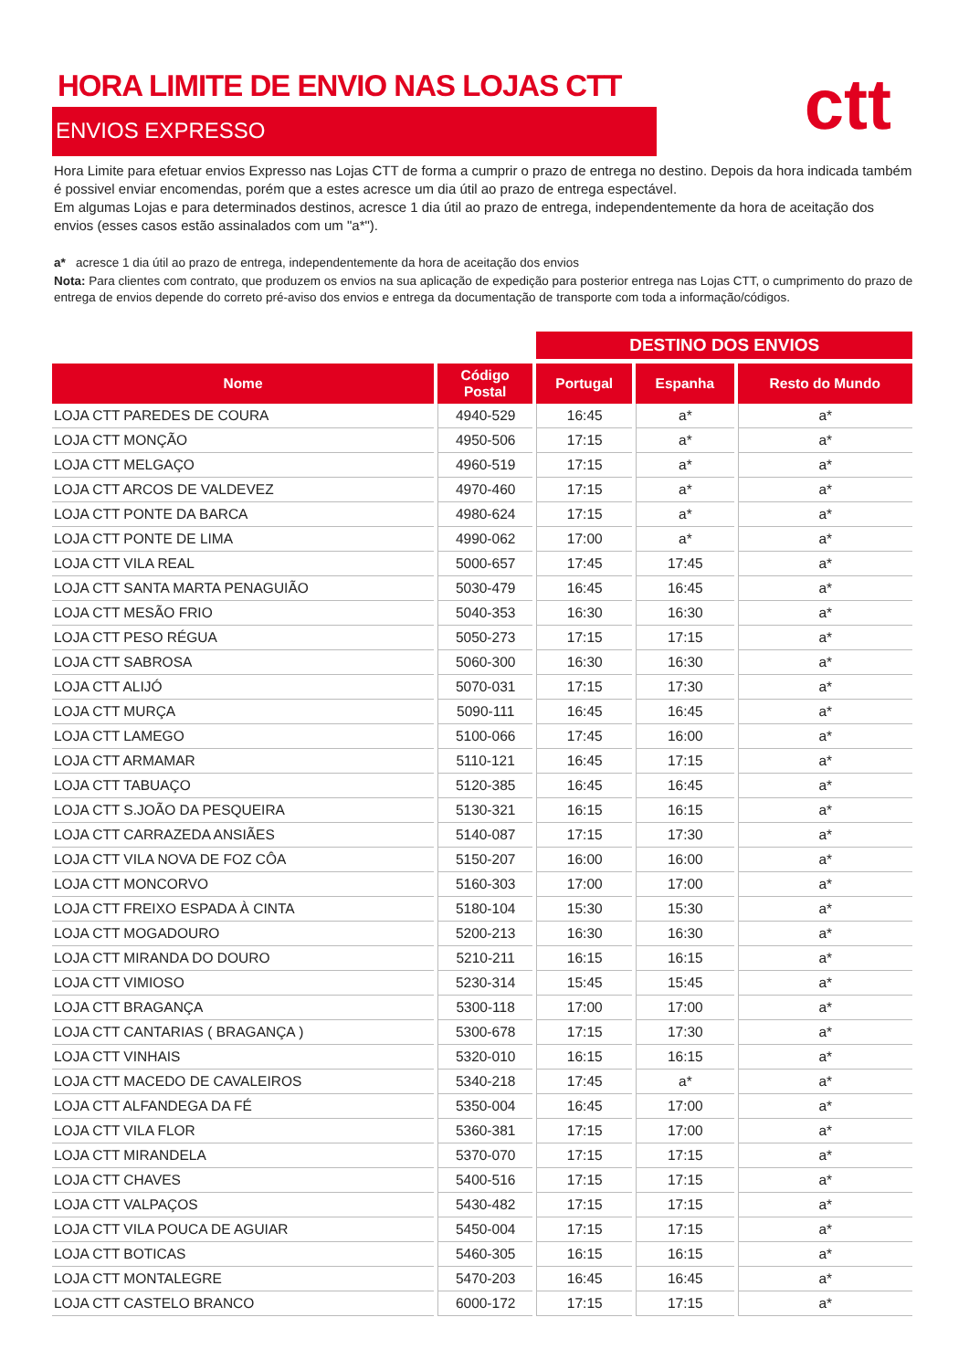HORA LIMITE DE ENVIO NAS LOJAS CTT
ENVIOS EXPRESSO
ctt
Hora Limite para efetuar envios Expresso nas Lojas CTT de forma a cumprir o prazo de entrega no destino. Depois da hora indicada também é possivel enviar encomendas, porém que a estes acresce um dia útil ao prazo de entrega espectável.
Em algumas Lojas e para determinados destinos, acresce 1 dia útil ao prazo de entrega, independentemente da hora de aceitação dos envios (esses casos estão assinalados com um "a*").
a* acresce 1 dia útil ao prazo de entrega, independentemente da hora de aceitação dos envios
Nota: Para clientes com contrato, que produzem os envios na sua aplicação de expedição para posterior entrega nas Lojas CTT, o cumprimento do prazo de entrega de envios depende do correto pré-aviso dos envios e entrega da documentação de transporte com toda a informação/códigos.
| | | DESTINO DOS ENVIOS | | |
| --- | --- | --- | --- | --- |
| Nome | Código Postal | Portugal | Espanha | Resto do Mundo |
| LOJA CTT PAREDES DE COURA | 4940-529 | 16:45 | a* | a* |
| LOJA CTT MONÇÃO | 4950-506 | 17:15 | a* | a* |
| LOJA CTT MELGAÇO | 4960-519 | 17:15 | a* | a* |
| LOJA CTT ARCOS DE VALDEVEZ | 4970-460 | 17:15 | a* | a* |
| LOJA CTT PONTE DA BARCA | 4980-624 | 17:15 | a* | a* |
| LOJA CTT PONTE DE LIMA | 4990-062 | 17:00 | a* | a* |
| LOJA CTT VILA REAL | 5000-657 | 17:45 | 17:45 | a* |
| LOJA CTT SANTA MARTA PENAGUIÃO | 5030-479 | 16:45 | 16:45 | a* |
| LOJA CTT MESÃO FRIO | 5040-353 | 16:30 | 16:30 | a* |
| LOJA CTT PESO RÉGUA | 5050-273 | 17:15 | 17:15 | a* |
| LOJA CTT SABROSA | 5060-300 | 16:30 | 16:30 | a* |
| LOJA CTT ALIJÓ | 5070-031 | 17:15 | 17:30 | a* |
| LOJA CTT MURÇA | 5090-111 | 16:45 | 16:45 | a* |
| LOJA CTT LAMEGO | 5100-066 | 17:45 | 16:00 | a* |
| LOJA CTT ARMAMAR | 5110-121 | 16:45 | 17:15 | a* |
| LOJA CTT TABUAÇO | 5120-385 | 16:45 | 16:45 | a* |
| LOJA CTT S.JOÃO DA PESQUEIRA | 5130-321 | 16:15 | 16:15 | a* |
| LOJA CTT CARRAZEDA ANSIÃES | 5140-087 | 17:15 | 17:30 | a* |
| LOJA CTT VILA NOVA DE FOZ CÔA | 5150-207 | 16:00 | 16:00 | a* |
| LOJA CTT MONCORVO | 5160-303 | 17:00 | 17:00 | a* |
| LOJA CTT FREIXO ESPADA À CINTA | 5180-104 | 15:30 | 15:30 | a* |
| LOJA CTT MOGADOURO | 5200-213 | 16:30 | 16:30 | a* |
| LOJA CTT MIRANDA DO DOURO | 5210-211 | 16:15 | 16:15 | a* |
| LOJA CTT VIMIOSO | 5230-314 | 15:45 | 15:45 | a* |
| LOJA CTT BRAGANÇA | 5300-118 | 17:00 | 17:00 | a* |
| LOJA CTT CANTARIAS ( BRAGANÇA ) | 5300-678 | 17:15 | 17:30 | a* |
| LOJA CTT VINHAIS | 5320-010 | 16:15 | 16:15 | a* |
| LOJA CTT MACEDO DE CAVALEIROS | 5340-218 | 17:45 | a* | a* |
| LOJA CTT ALFANDEGA DA FÉ | 5350-004 | 16:45 | 17:00 | a* |
| LOJA CTT VILA FLOR | 5360-381 | 17:15 | 17:00 | a* |
| LOJA CTT MIRANDELA | 5370-070 | 17:15 | 17:15 | a* |
| LOJA CTT CHAVES | 5400-516 | 17:15 | 17:15 | a* |
| LOJA CTT VALPAÇOS | 5430-482 | 17:15 | 17:15 | a* |
| LOJA CTT VILA POUCA DE AGUIAR | 5450-004 | 17:15 | 17:15 | a* |
| LOJA CTT BOTICAS | 5460-305 | 16:15 | 16:15 | a* |
| LOJA CTT MONTALEGRE | 5470-203 | 16:45 | 16:45 | a* |
| LOJA CTT CASTELO BRANCO | 6000-172 | 17:15 | 17:15 | a* |